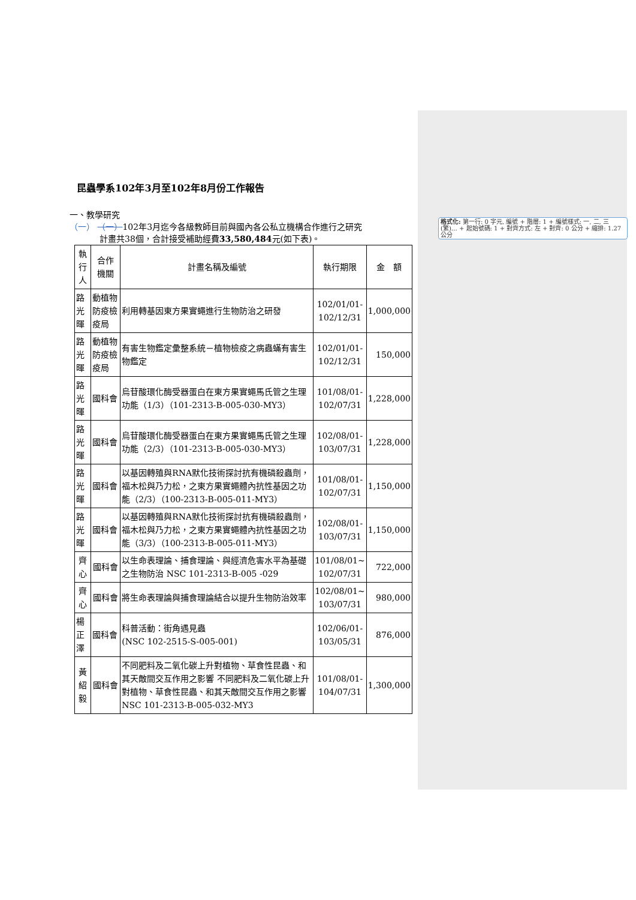格式化: 第一行: 0 字元, 編號 + 階層: 1 + 編號樣式: 一, 二, 三 (繁)… + 起始號碼: 1 + 對齊方式: 左 + 對齊: 0 公分 + 縮排: 1.27 公分
昆蟲學系102年3月至102年8月份工作報告
一、教學研究
（一） （一）102年3月迄今各級教師目前與國內各公私立機構合作進行之研究
計畫共38個，合計接受補助經費33,580,484元(如下表)。
| 執行人 | 合作 機關 | 計畫名稱及編號 | 執行期限 | 金 額 |
| 路光暉 | 動植物防疫檢疫局 | 利用轉基因東方果實蠅進行生物防治之研發 | 102/01/01- 102/12/31 | 1,000,000 |
| 路光暉 | 動植物防疫檢疫局 | 有害生物鑑定彙整系統－植物檢疫之病蟲蟎有害生物鑑定 | 102/01/01- 102/12/31 | 150,000 |
| 路光暉 | 國科會 | 烏苷酸環化酶受器蛋白在東方果實蠅馬氏管之生理功能（1/3）（101-2313-B-005-030-MY3） | 101/08/01- 102/07/31 | 1,228,000 |
| 路光暉 | 國科會 | 烏苷酸環化酶受器蛋白在東方果實蠅馬氏管之生理功能（2/3）（101-2313-B-005-030-MY3） | 102/08/01- 103/07/31 | 1,228,000 |
| 路光暉 | 國科會 | 以基因轉殖與RNA默化技術探討抗有機磷殺蟲劑，福木松與乃力松，之東方果實蠅體內抗性基因之功能（2/3）（100-2313-B-005-011-MY3） | 101/08/01- 102/07/31 | 1,150,000 |
| 路光暉 | 國科會 | 以基因轉殖與RNA默化技術探討抗有機磷殺蟲劑，福木松與乃力松，之東方果實蠅體內抗性基因之功能（3/3）（100-2313-B-005-011-MY3） | 102/08/01- 103/07/31 | 1,150,000 |
| 齊心 | 國科會 | 以生命表理論、捕食理論、與經濟危害水平為基礎之生物防治 NSC 101-2313-B-005 -029 | 101/08/01~ 102/07/31 | 722,000 |
| 齊心 | 國科會 | 將生命表理論與捕食理論結合以提升生物防治效率 | 102/08/01~ 103/07/31 | 980,000 |
| 楊正澤 | 國科會 | 科普活動：街角遇見蟲 (NSC 102-2515-S-005-001) | 102/06/01- 103/05/31 | 876,000 |
| 黃紹毅 | 國科會 | 不同肥料及二氧化碳上升對植物、草食性昆蟲、和其天敵間交互作用之影響 不同肥料及二氧化碳上升對植物、草食性昆蟲、和其天敵間交互作用之影響 NSC 101-2313-B-005-032-MY3 | 101/08/01- 104/07/31 | 1,300,000 |